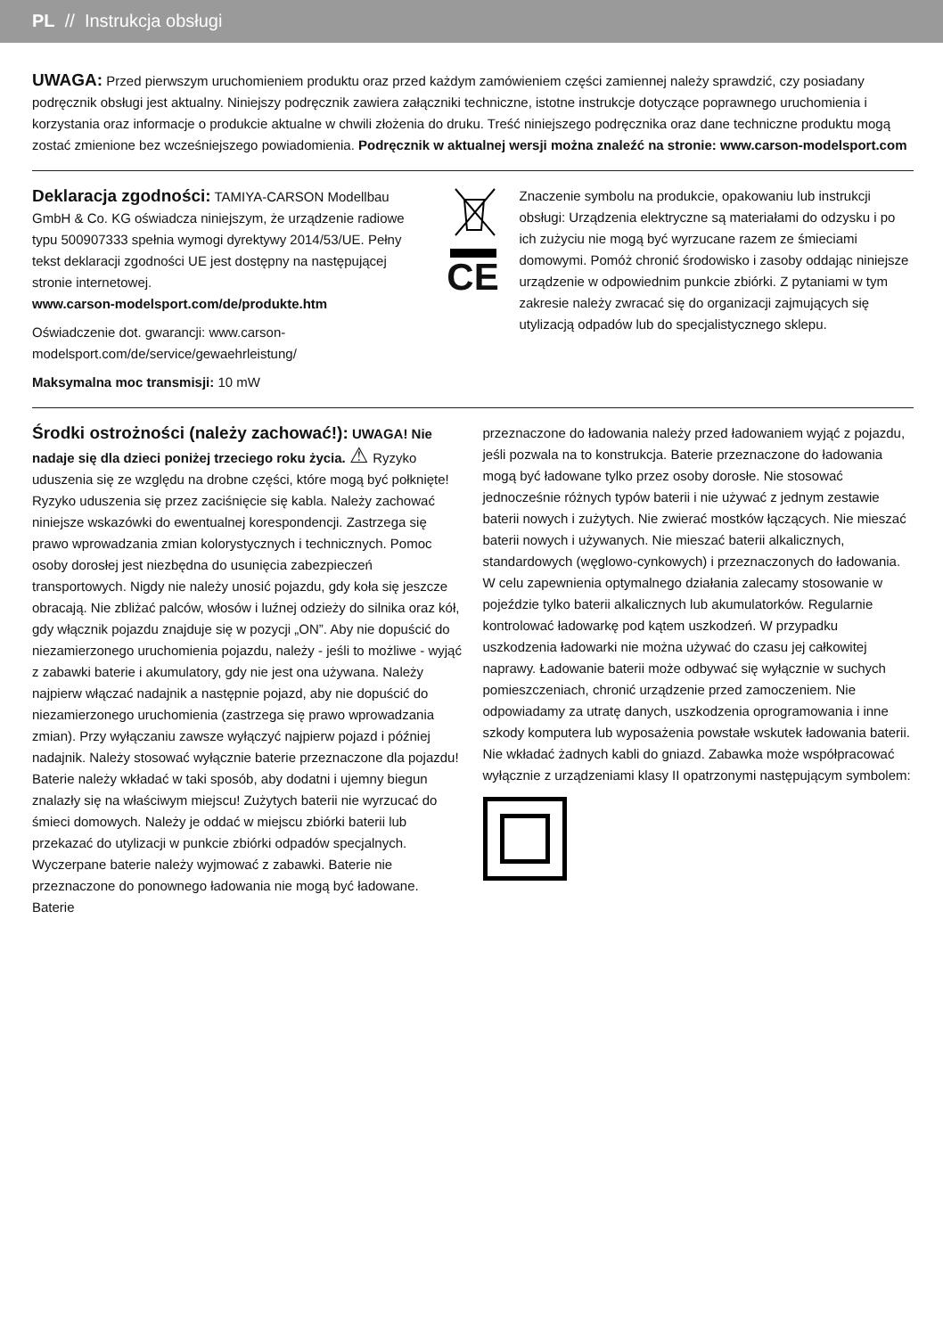PL // Instrukcja obsługi
UWAGA: Przed pierwszym uruchomieniem produktu oraz przed każdym zamówieniem części zamiennej należy sprawdzić, czy posiadany podręcznik obsługi jest aktualny. Niniejszy podręcznik zawiera załączniki techniczne, istotne instrukcje dotyczące poprawnego uruchomienia i korzystania oraz informacje o produkcie aktualne w chwili złożenia do druku. Treść niniejszego podręcznika oraz dane techniczne produktu mogą zostać zmienione bez wcześniejszego powiadomienia. Podręcznik w aktualnej wersji można znaleźć na stronie: www.carson-modelsport.com
Deklaracja zgodności: TAMIYA-CARSON Modellbau GmbH & Co. KG oświadcza niniejszym, że urządzenie radiowe typu 500907333 spełnia wymogi dyrektywy 2014/53/UE. Pełny tekst deklaracji zgodności UE jest dostępny na następującej stronie internetowej.
www.carson-modelsport.com/de/produkte.htm
Oświadczenie dot. gwarancji: www.carson-modelsport.com/de/service/gewaehrleistung/
Maksymalna moc transmisji: 10 mW
CE
Znaczenie symbolu na produkcie, opakowaniu lub instrukcji obsługi: Urządzenia elektryczne są materiałami do odzysku i po ich zużyciu nie mogą być wyrzucane razem ze śmieciami domowymi. Pomóż chronić środowisko i zasoby oddając niniejsze urządzenie w odpowiednim punkcie zbiórki. Z pytaniami w tym zakresie należy zwracać się do organizacji zajmujących się utylizacją odpadów lub do specjalistycznego sklepu.
Środki ostrożności (należy zachować!): UWAGA! Nie nadaje się dla dzieci poniżej trzeciego roku życia. ⚠ Ryzyko uduszenia się ze względu na drobne części, które mogą być połknięte! Ryzyko uduszenia się przez zaciśnięcie się kabla. Należy zachować niniejsze wskazówki do ewentualnej korespondencji. Zastrzega się prawo wprowadzania zmian kolorystycznych i technicznych. Pomoc osoby dorosłej jest niezbędna do usunięcia zabezpieczeń transportowych. Nigdy nie należy unosić pojazdu, gdy koła się jeszcze obracają. Nie zbliżać palców, włosów i luźnej odzieży do silnika oraz kół, gdy włącznik pojazdu znajduje się w pozycji „ON”. Aby nie dopuścić do niezamierzonego uruchomienia pojazdu, należy - jeśli to możliwe - wyjąć z zabawki baterie i akumulatory, gdy nie jest ona używana. Należy najpierw włączać nadajnik a następnie pojazd, aby nie dopuścić do niezamierzonego uruchomienia (zastrzega się prawo wprowadzania zmian). Przy wyłączaniu zawsze wyłączyć najpierw pojazd i później nadajnik. Należy stosować wyłącznie baterie przeznaczone dla pojazdu! Baterie należy wkładać w taki sposób, aby dodatni i ujemny biegun znalazły się na właściwym miejscu! Zużytych baterii nie wyrzucać do śmieci domowych. Należy je oddać w miejscu zbiórki baterii lub przekazać do utylizacji w punkcie zbiórki odpadów specjalnych. Wyczerpane baterie należy wyjmować z zabawki. Baterie nie przeznaczone do ponownego ładowania nie mogą być ładowane. Baterie
przeznaczone do ładowania należy przed ładowaniem wyjąć z pojazdu, jeśli pozwala na to konstrukcja. Baterie przeznaczone do ładowania mogą być ładowane tylko przez osoby dorosłe. Nie stosować jednocześnie różnych typów baterii i nie używać z jednym zestawie baterii nowych i zużytych. Nie zwierać mostków łączących. Nie mieszać baterii nowych i używanych. Nie mieszać baterii alkalicznych, standardowych (węglowo-cynkowych) i przeznaczonych do ładowania. W celu zapewnienia optymalnego działania zalecamy stosowanie w pojeździe tylko baterii alkalicznych lub akumulatorków. Regularnie kontrolować ładowarkę pod kątem uszkodzeń. W przypadku uszkodzenia ładowarki nie można używać do czasu jej całkowitej naprawy. Ładowanie baterii może odbywać się wyłącznie w suchych pomieszczeniach, chronić urządzenie przed zamoczeniem. Nie odpowiadamy za utratę danych, uszkodzenia oprogramowania i inne szkody komputera lub wyposażenia powstałe wskutek ładowania baterii. Nie wkładać żadnych kabli do gniazd. Zabawka może współpracować wyłącznie z urządzeniami klasy II opatrzonymi następującym symbolem: